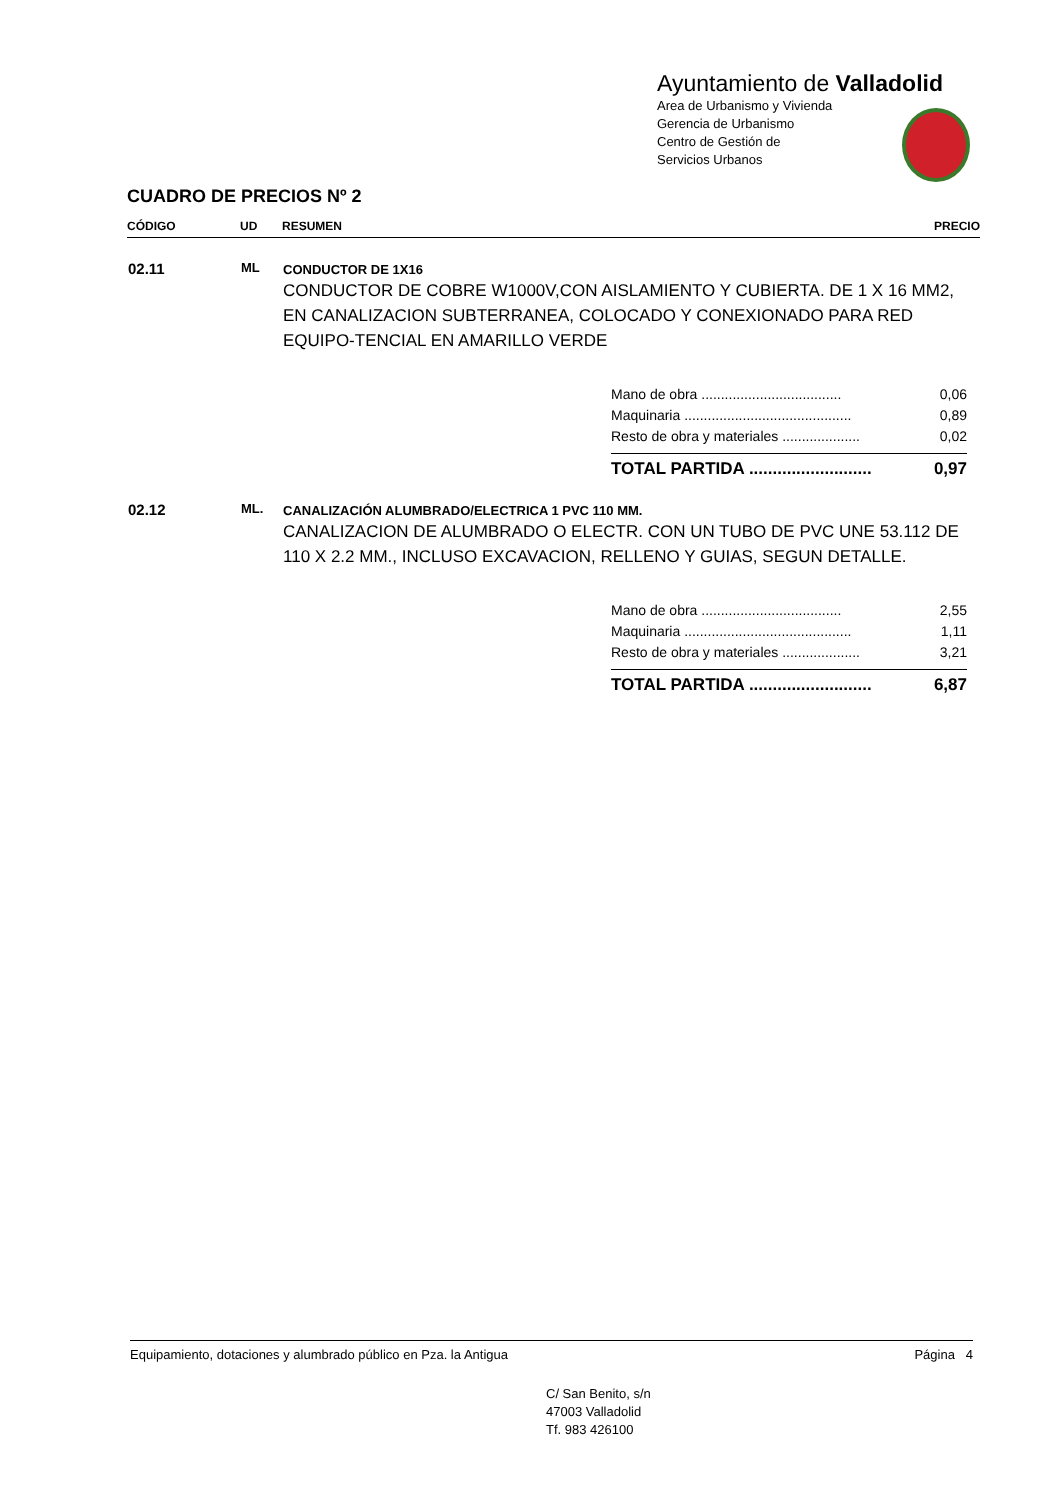Ayuntamiento de Valladolid
Area de Urbanismo y Vivienda
Gerencia de Urbanismo
Centro de Gestión de
Servicios Urbanos
CUADRO DE PRECIOS Nº 2
| CÓDIGO | UD | RESUMEN | PRECIO |
| --- | --- | --- | --- |
| 02.11 | ML | CONDUCTOR DE 1X16 CONDUCTOR DE COBRE W1000V,CON AISLAMIENTO Y CUBIERTA. DE 1 X 16 MM2, EN CANALIZACION SUBTERRANEA, COLOCADO Y CONEXIONADO PARA RED EQUIPO-TENCIAL EN AMARILLO VERDE | |
Mano de obra .................................... 0,06
Maquinaria ........................................... 0,89
Resto de obra y materiales .................... 0,02
TOTAL PARTIDA .......................... 0,97
| 02.12 | ML. | CANALIZACIÓN ALUMBRADO/ELECTRICA 1 PVC 110 MM. CANALIZACION DE ALUMBRADO O ELECTR. CON UN TUBO DE PVC UNE 53.112 DE 110 X 2.2 MM., INCLUSO EXCAVACION, RELLENO Y GUIAS, SEGUN DETALLE. |
Mano de obra .................................... 2,55
Maquinaria ........................................... 1,11
Resto de obra y materiales .................... 3,21
TOTAL PARTIDA .......................... 6,87
Equipamiento, dotaciones y alumbrado público en Pza. la Antigua Página 4
C/ San Benito, s/n
47003 Valladolid
Tf. 983 426100